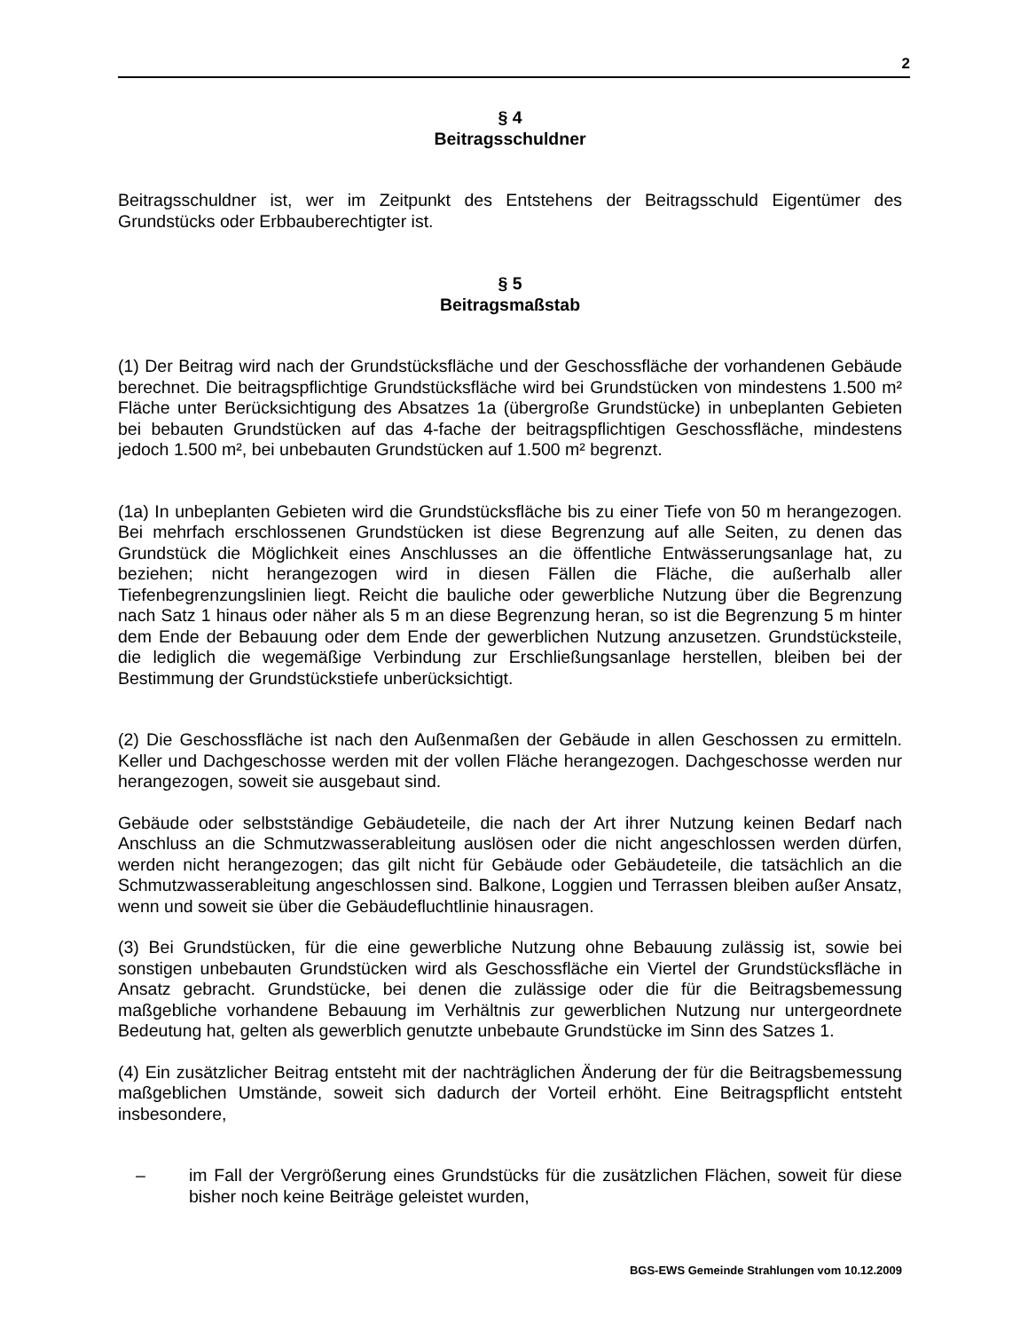2
§ 4
Beitragsschuldner
Beitragsschuldner ist, wer im Zeitpunkt des Entstehens der Beitragsschuld Eigentümer des Grundstücks oder Erbbauberechtigter ist.
§ 5
Beitragsmaßstab
(1) Der Beitrag wird nach der Grundstücksfläche und der Geschossfläche der vorhandenen Gebäude berechnet. Die beitragspflichtige Grundstücksfläche wird bei Grundstücken von mindestens 1.500 m² Fläche unter Berücksichtigung des Absatzes 1a (übergroße Grundstücke) in unbeplanten Gebieten bei bebauten Grundstücken auf das 4-fache der beitragspflichtigen Geschossfläche, mindestens jedoch 1.500 m², bei unbebauten Grundstücken auf 1.500 m² begrenzt.
(1a) In unbeplanten Gebieten wird die Grundstücksfläche bis zu einer Tiefe von 50 m herangezogen. Bei mehrfach erschlossenen Grundstücken ist diese Begrenzung auf alle Seiten, zu denen das Grundstück die Möglichkeit eines Anschlusses an die öffentliche Entwässerungsanlage hat, zu beziehen; nicht herangezogen wird in diesen Fällen die Fläche, die außerhalb aller Tiefenbegrenzungslinien liegt. Reicht die bauliche oder gewerbliche Nutzung über die Begrenzung nach Satz 1 hinaus oder näher als 5 m an diese Begrenzung heran, so ist die Begrenzung 5 m hinter dem Ende der Bebauung oder dem Ende der gewerblichen Nutzung anzusetzen. Grundstücksteile, die lediglich die wegemäßige Verbindung zur Erschließungsanlage herstellen, bleiben bei der Bestimmung der Grundstückstiefe unberücksichtigt.
(2) Die Geschossfläche ist nach den Außenmaßen der Gebäude in allen Geschossen zu ermitteln. Keller und Dachgeschosse werden mit der vollen Fläche herangezogen. Dachgeschosse werden nur herangezogen, soweit sie ausgebaut sind.
Gebäude oder selbstständige Gebäudeteile, die nach der Art ihrer Nutzung keinen Bedarf nach Anschluss an die Schmutzwasserableitung auslösen oder die nicht angeschlossen werden dürfen, werden nicht herangezogen; das gilt nicht für Gebäude oder Gebäudeteile, die tatsächlich an die Schmutzwasserableitung angeschlossen sind. Balkone, Loggien und Terrassen bleiben außer Ansatz, wenn und soweit sie über die Gebäudefluchtlinie hinausragen.
(3) Bei Grundstücken, für die eine gewerbliche Nutzung ohne Bebauung zulässig ist, sowie bei sonstigen unbebauten Grundstücken wird als Geschossfläche ein Viertel der Grundstücksfläche in Ansatz gebracht. Grundstücke, bei denen die zulässige oder die für die Beitragsbemessung maßgebliche vorhandene Bebauung im Verhältnis zur gewerblichen Nutzung nur untergeordnete Bedeutung hat, gelten als gewerblich genutzte unbebaute Grundstücke im Sinn des Satzes 1.
(4) Ein zusätzlicher Beitrag entsteht mit der nachträglichen Änderung der für die Beitragsbemessung maßgeblichen Umstände, soweit sich dadurch der Vorteil erhöht. Eine Beitragspflicht entsteht insbesondere,
– im Fall der Vergrößerung eines Grundstücks für die zusätzlichen Flächen, soweit für diese bisher noch keine Beiträge geleistet wurden,
BGS-EWS Gemeinde Strahlungen vom 10.12.2009